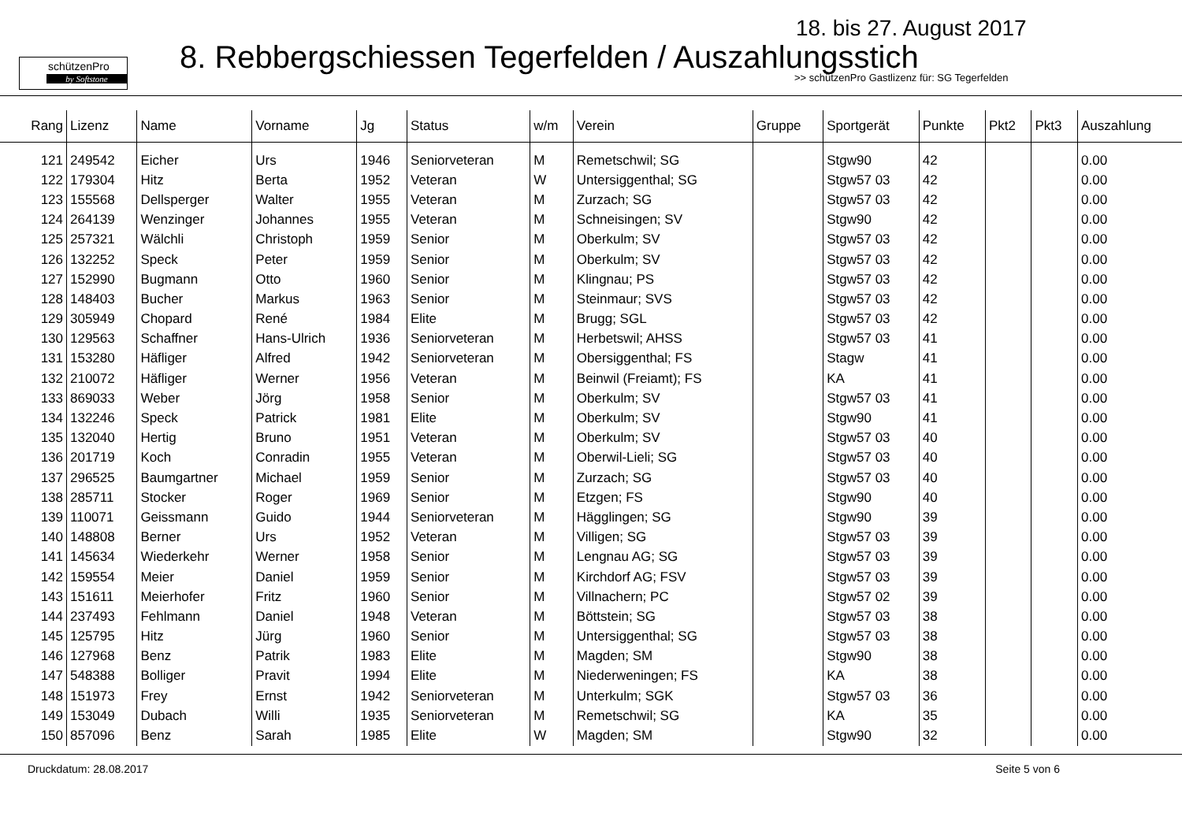schützenPro
by Softstone
18. bis 27. August 2017
8. Rebbergschiessen Tegerfelden / Auszahlungsstich
>> schützenPro Gastlizenz für: SG Tegerfelden
| Rang | Lizenz | Name | Vorname | Jg | Status | w/m | Verein | Gruppe | Sportgerät | Punkte | Pkt2 | Pkt3 | Auszahlung |
| --- | --- | --- | --- | --- | --- | --- | --- | --- | --- | --- | --- | --- | --- |
| 121 | 249542 | Eicher | Urs | 1946 | Seniorveteran | M | Remetschwil; SG | | Stgw90 | 42 | | | 0.00 |
| 122 | 179304 | Hitz | Berta | 1952 | Veteran | W | Untersiggenthal; SG | | Stgw57 03 | 42 | | | 0.00 |
| 123 | 155568 | Dellsperger | Walter | 1955 | Veteran | M | Zurzach; SG | | Stgw57 03 | 42 | | | 0.00 |
| 124 | 264139 | Wenzinger | Johannes | 1955 | Veteran | M | Schneisingen; SV | | Stgw90 | 42 | | | 0.00 |
| 125 | 257321 | Wälchli | Christoph | 1959 | Senior | M | Oberkulm; SV | | Stgw57 03 | 42 | | | 0.00 |
| 126 | 132252 | Speck | Peter | 1959 | Senior | M | Oberkulm; SV | | Stgw57 03 | 42 | | | 0.00 |
| 127 | 152990 | Bugmann | Otto | 1960 | Senior | M | Klingnau; PS | | Stgw57 03 | 42 | | | 0.00 |
| 128 | 148403 | Bucher | Markus | 1963 | Senior | M | Steinmaur; SVS | | Stgw57 03 | 42 | | | 0.00 |
| 129 | 305949 | Chopard | René | 1984 | Elite | M | Brugg; SGL | | Stgw57 03 | 42 | | | 0.00 |
| 130 | 129563 | Schaffner | Hans-Ulrich | 1936 | Seniorveteran | M | Herbetswil; AHSS | | Stgw57 03 | 41 | | | 0.00 |
| 131 | 153280 | Häfliger | Alfred | 1942 | Seniorveteran | M | Obersiggenthal; FS | | Stagw | 41 | | | 0.00 |
| 132 | 210072 | Häfliger | Werner | 1956 | Veteran | M | Beinwil (Freiamt); FS | | KA | 41 | | | 0.00 |
| 133 | 869033 | Weber | Jörg | 1958 | Senior | M | Oberkulm; SV | | Stgw57 03 | 41 | | | 0.00 |
| 134 | 132246 | Speck | Patrick | 1981 | Elite | M | Oberkulm; SV | | Stgw90 | 41 | | | 0.00 |
| 135 | 132040 | Hertig | Bruno | 1951 | Veteran | M | Oberkulm; SV | | Stgw57 03 | 40 | | | 0.00 |
| 136 | 201719 | Koch | Conradin | 1955 | Veteran | M | Oberwil-Lieli; SG | | Stgw57 03 | 40 | | | 0.00 |
| 137 | 296525 | Baumgartner | Michael | 1959 | Senior | M | Zurzach; SG | | Stgw57 03 | 40 | | | 0.00 |
| 138 | 285711 | Stocker | Roger | 1969 | Senior | M | Etzgen; FS | | Stgw90 | 40 | | | 0.00 |
| 139 | 110071 | Geissmann | Guido | 1944 | Seniorveteran | M | Hägglingen; SG | | Stgw90 | 39 | | | 0.00 |
| 140 | 148808 | Berner | Urs | 1952 | Veteran | M | Villigen; SG | | Stgw57 03 | 39 | | | 0.00 |
| 141 | 145634 | Wiederkehr | Werner | 1958 | Senior | M | Lengnau AG; SG | | Stgw57 03 | 39 | | | 0.00 |
| 142 | 159554 | Meier | Daniel | 1959 | Senior | M | Kirchdorf AG; FSV | | Stgw57 03 | 39 | | | 0.00 |
| 143 | 151611 | Meierhofer | Fritz | 1960 | Senior | M | Villnachern; PC | | Stgw57 02 | 39 | | | 0.00 |
| 144 | 237493 | Fehlmann | Daniel | 1948 | Veteran | M | Böttstein; SG | | Stgw57 03 | 38 | | | 0.00 |
| 145 | 125795 | Hitz | Jürg | 1960 | Senior | M | Untersiggenthal; SG | | Stgw57 03 | 38 | | | 0.00 |
| 146 | 127968 | Benz | Patrik | 1983 | Elite | M | Magden; SM | | Stgw90 | 38 | | | 0.00 |
| 147 | 548388 | Bolliger | Pravit | 1994 | Elite | M | Niederweningen; FS | | KA | 38 | | | 0.00 |
| 148 | 151973 | Frey | Ernst | 1942 | Seniorveteran | M | Unterkulm; SGK | | Stgw57 03 | 36 | | | 0.00 |
| 149 | 153049 | Dubach | Willi | 1935 | Seniorveteran | M | Remetschwil; SG | | KA | 35 | | | 0.00 |
| 150 | 857096 | Benz | Sarah | 1985 | Elite | W | Magden; SM | | Stgw90 | 32 | | | 0.00 |
Druckdatum: 28.08.2017 Seite 5 von 6